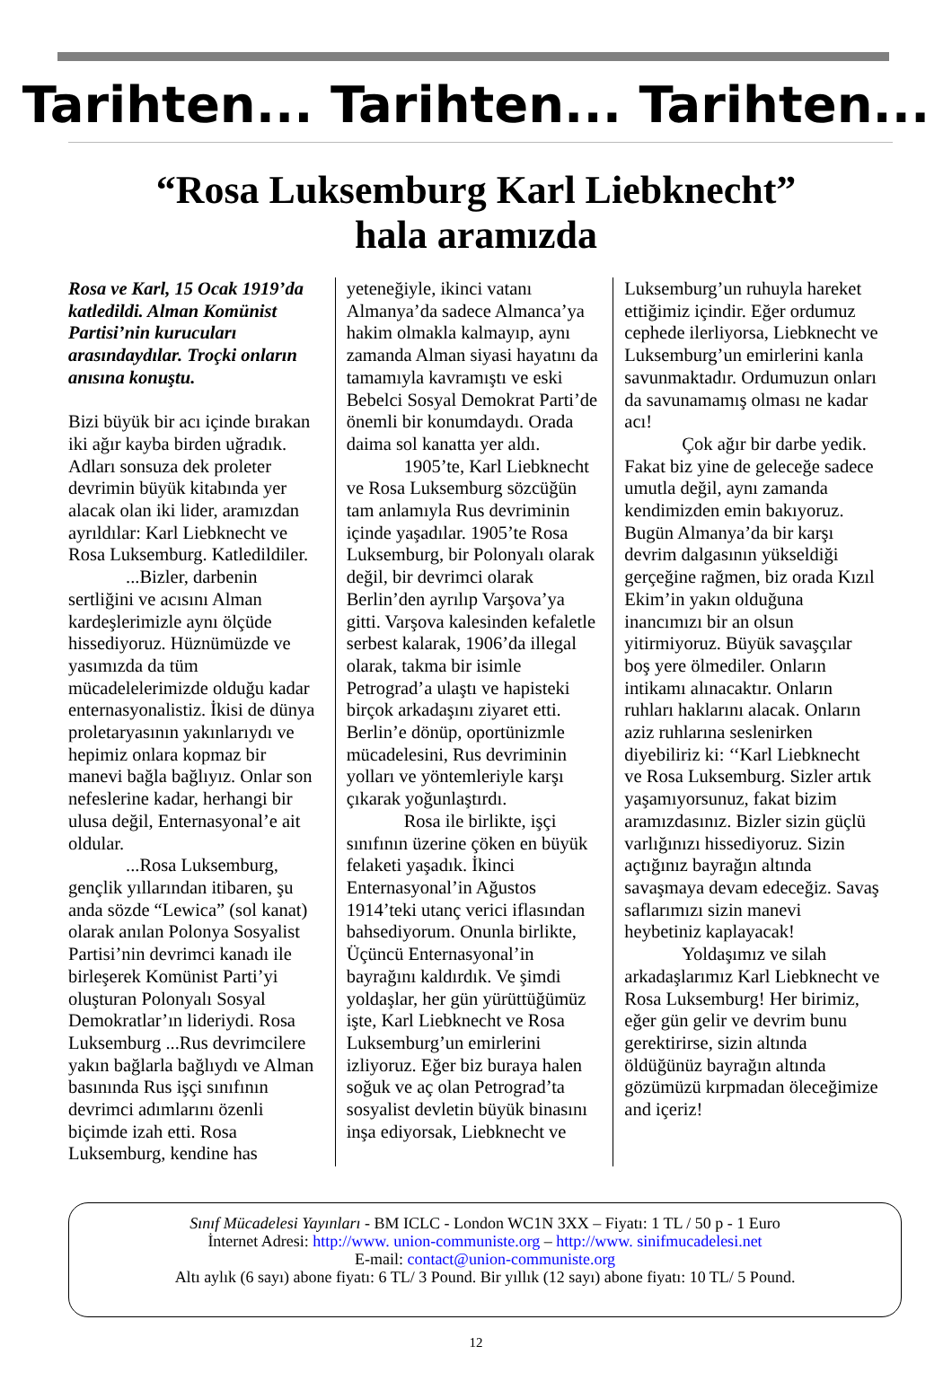Tarihten... Tarihten... Tarihten...
“Rosa Luksemburg Karl Liebknecht”
hala aramızda
Rosa ve Karl, 15 Ocak 1919’da katledildi. Alman Komünist Partisi’nin kurucuları arasındaydılar. Troçki onların anısına konuştu.
Bizi büyük bir acı içinde bırakan iki ağır kayba birden uğradık. Adları sonsuza dek proleter devrimin büyük kitabında yer alacak olan iki lider, aramızdan ayrıldılar: Karl Liebknecht ve Rosa Luksemburg. Katledildiler.
...Bizler, darbenin sertliğini ve acısını Alman kardeşlerimizle aynı ölçüde hissediyoruz. Hüznümüzde ve yasımızda da tüm mücadelelerimizde olduğu kadar enternasyonalistiz. İkisi de dünya proletaryasının yakınlarıydı ve hepimiz onlara kopmaz bir manevi bağla bağlıyız. Onlar son nefeslerine kadar, herhangi bir ulusa değil, Enternasyonal’e ait oldular.
...Rosa Luksemburg, gençlik yıllarından itibaren, şu anda sözde “Lewica” (sol kanat) olarak anılan Polonya Sosyalist Partisi’nin devrimci kanadı ile birleşerek Komünist Parti’yi oluşturan Polonyalı Sosyal Demokratlar’ın lideriydi. Rosa Luksemburg ...Rus devrimcilere yakın bağlarla bağlıydı ve Alman basınında Rus işçi sınıfının devrimci adımlarını özenli biçimde izah etti. Rosa Luksemburg, kendine has
yeteneğiyle, ikinci vatanı Almanya’da sadece Almanca’ya hakim olmakla kalmayıp, aynı zamanda Alman siyasi hayatını da tamamıyla kavramıştı ve eski Bebelci Sosyal Demokrat Parti’de önemli bir konumdaydı. Orada daima sol kanatta yer aldı.
1905’te, Karl Liebknecht ve Rosa Luksemburg sözcüğün tam anlamıyla Rus devriminin içinde yaşadılar. 1905’te Rosa Luksemburg, bir Polonyalı olarak değil, bir devrimci olarak Berlin’den ayrılıp Varşova’ya gitti. Varşova kalesinden kefaletle serbest kalarak, 1906’da illegal olarak, takma bir isimle Petrograd’a ulaştı ve hapisteki birçok arkadaşını ziyaret etti. Berlin’e dönüp, oportünizmle mücadelesini, Rus devriminin yolları ve yöntemleriyle karşı çıkarak yoğunlaştırdı.
Rosa ile birlikte, işçi sınıfının üzerine çöken en büyük felaketi yaşadık. İkinci Enternasyonal’in Ağustos 1914’teki utanç verici iflasından bahsediyorum. Onunla birlikte, Üçüncü Enternasyonal’in bayrağını kaldırdık. Ve şimdi yoldaşlar, her gün yürüttüğümüz işte, Karl Liebknecht ve Rosa Luksemburg’un emirlerini izliyoruz. Eğer biz buraya halen soğuk ve aç olan Petrograd’ta sosyalist devletin büyük binasını inşa ediyorsak, Liebknecht ve
Luksemburg’un ruhuyla hareket ettiğimiz içindir. Eğer ordumuz cephede ilerliyorsa, Liebknecht ve Luksemburg’un emirlerini kanla savunmaktadır. Ordumuzun onları da savunamamış olması ne kadar acı!
Çok ağır bir darbe yedik. Fakat biz yine de geleceğe sadece umutla değil, aynı zamanda kendimizden emin bakıyoruz. Bugün Almanya’da bir karşı devrim dalgasının yükseldiği gerçeğine rağmen, biz orada Kızıl Ekim’in yakın olduğuna inancımızı bir an olsun yitirmiyoruz. Büyük savaşçılar boş yere ölmediler. Onların intikamı alınacaktır. Onların ruhları haklarını alacak. Onların aziz ruhlarına seslenirken diyebiliriz ki: ‘‘Karl Liebknecht ve Rosa Luksemburg. Sizler artık yaşamıyorsunuz, fakat bizim aramızdasınız. Bizler sizin güçlü varlığınızı hissediyoruz. Sizin açtığınız bayrağın altında savaşmaya devam edeceğiz. Savaş saflarımızı sizin manevi heybetiniz kaplayacak!
Yoldaşımız ve silah arkadaşlarımız Karl Liebknecht ve Rosa Luksemburg! Her birimiz, eğer gün gelir ve devrim bunu gerektirirse, sizin altında öldüğünüz bayrağın altında gözümüzü kırpmadan öleceğimize and içeriz!
Sınıf Mücadelesi Yayınları - BM ICLC - London WC1N 3XX – Fiyatı: 1 TL / 50 p - 1 Euro
İnternet Adresi: http://www. union-communiste.org – http://www. sinifmucadelesi.net
E-mail: contact@union-communiste.org
Altı aylık (6 sayı) abone fiyatı: 6 TL/ 3 Pound. Bir yıllık (12 sayı) abone fiyatı: 10 TL/ 5 Pound.
12